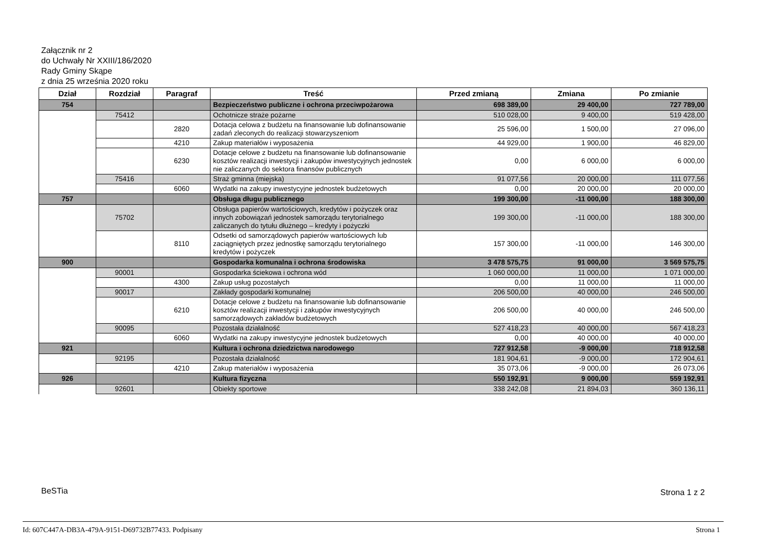Załącznik nr 2
do Uchwały Nr XXIII/186/2020
Rady Gminy Skąpe
z dnia 25 września 2020 roku
| Dział | Rozdział | Paragraf | Treść | Przed zmianą | Zmiana | Po zmianie |
| --- | --- | --- | --- | --- | --- | --- |
| 754 | | | Bezpieczeństwo publiczne i ochrona przeciwpożarowa | 698 389,00 | 29 400,00 | 727 789,00 |
| | 75412 | | Ochotnicze straże pożarne | 510 028,00 | 9 400,00 | 519 428,00 |
| | | 2820 | Dotacja celowa z budżetu na finansowanie lub dofinansowanie zadań zleconych do realizacji stowarzyszeniom | 25 596,00 | 1 500,00 | 27 096,00 |
| | | 4210 | Zakup materiałów i wyposażenia | 44 929,00 | 1 900,00 | 46 829,00 |
| | | 6230 | Dotacje celowe z budżetu na finansowanie lub dofinansowanie kosztów realizacji inwestycji i zakupów inwestycyjnych jednostek nie zaliczanych do sektora finansów publicznych | 0,00 | 6 000,00 | 6 000,00 |
| | 75416 | | Straż gminna (miejska) | 91 077,56 | 20 000,00 | 111 077,56 |
| | | 6060 | Wydatki na zakupy inwestycyjne jednostek budżetowych | 0,00 | 20 000,00 | 20 000,00 |
| 757 | | | Obsługa długu publicznego | 199 300,00 | -11 000,00 | 188 300,00 |
| | 75702 | | Obsługa papierów wartościowych, kredytów i pożyczek oraz innych zobowiązań jednostek samorządu terytorialnego zaliczanych do tytułu dłużnego – kredyty i pożyczki | 199 300,00 | -11 000,00 | 188 300,00 |
| | | 8110 | Odsetki od samorządowych papierów wartościowych lub zaciągniętych przez jednostkę samorządu terytorialnego kredytów i pożyczek | 157 300,00 | -11 000,00 | 146 300,00 |
| 900 | | | Gospodarka komunalna i ochrona środowiska | 3 478 575,75 | 91 000,00 | 3 569 575,75 |
| | 90001 | | Gospodarka ściekowa i ochrona wód | 1 060 000,00 | 11 000,00 | 1 071 000,00 |
| | | 4300 | Zakup usług pozostałych | 0,00 | 11 000,00 | 11 000,00 |
| | 90017 | | Zakłady gospodarki komunalnej | 206 500,00 | 40 000,00 | 246 500,00 |
| | | 6210 | Dotacje celowe z budżetu na finansowanie lub dofinansowanie kosztów realizacji inwestycji i zakupów inwestycyjnych samorządowych zakładów budżetowych | 206 500,00 | 40 000,00 | 246 500,00 |
| | 90095 | | Pozostała działalność | 527 418,23 | 40 000,00 | 567 418,23 |
| | | 6060 | Wydatki na zakupy inwestycyjne jednostek budżetowych | 0,00 | 40 000,00 | 40 000,00 |
| 921 | | | Kultura i ochrona dziedzictwa narodowego | 727 912,58 | -9 000,00 | 718 912,58 |
| | 92195 | | Pozostała działalność | 181 904,61 | -9 000,00 | 172 904,61 |
| | | 4210 | Zakup materiałów i wyposażenia | 35 073,06 | -9 000,00 | 26 073,06 |
| 926 | | | Kultura fizyczna | 550 192,91 | 9 000,00 | 559 192,91 |
| | 92601 | | Obiekty sportowe | 338 242,08 | 21 894,03 | 360 136,11 |
BeSTia Strona 1 z 2
Id: 607C447A-DB3A-479A-9151-D69732B77433. Podpisany
Strona 1